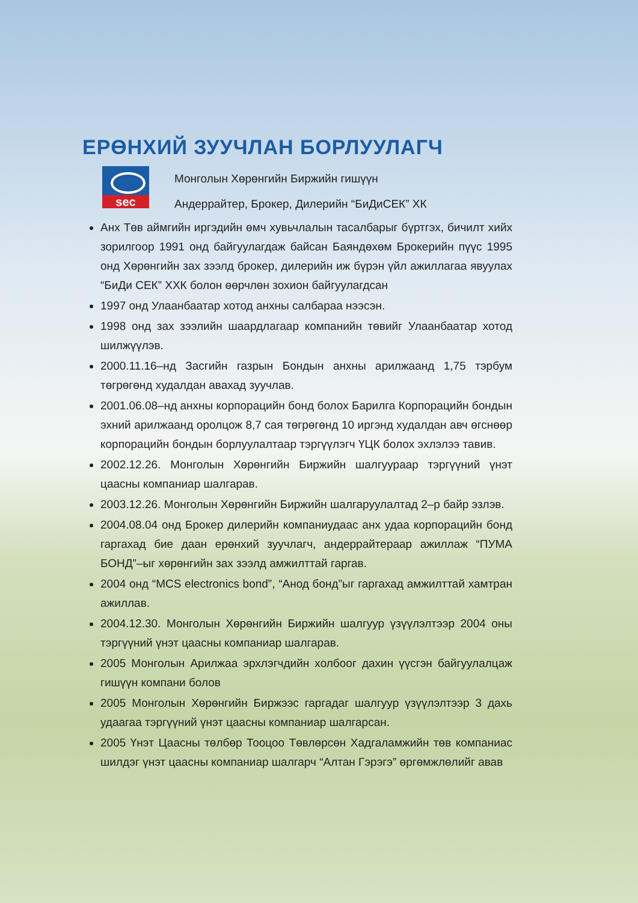ЕРӨНХИЙ ЗУУЧЛАН БОРЛУУЛАГЧ
sec
Монголын Хөрөнгийн Биржийн гишүүн
Андеррайтер, Брокер, Дилерийн “БиДиСЕК” ХК
Анх Төв аймгийн иргэдийн өмч хувьчлалын тасалбарыг бүртгэх, бичилт хийх зорилгоор 1991 онд байгуулагдаж байсан Баяндөхөм Брокерийн пүүс 1995 онд Хөрөнгийн зах зээлд брокер, дилерийн иж бүрэн үйл ажиллагаа явуулах “БиДи СЕК” ХХК болон өөрчлөн зохион байгуулагдсан
1997 онд Улаанбаатар хотод анхны салбараа нээсэн.
1998 онд зах зээлийн шаардлагаар компанийн төвийг Улаанбаатар хотод шилжүүлэв.
2000.11.16–нд Засгийн газрын Бондын анхны арилжаанд 1,75 тэрбум төгрөгөнд худалдан авахад зуучлав.
2001.06.08–нд анхны корпорацийн бонд болох Барилга Корпорацийн бондын эхний арилжаанд оролцож 8,7 сая төгрөгөнд 10 иргэнд худалдан авч өгснөөр корпорацийн бондын борлуулалтаар тэргүүлэгч ҮЦК болох эхлэлээ тавив.
2002.12.26. Монголын Хөрөнгийн Биржийн шалгуураар тэргүүний үнэт цаасны компаниар шалгарав.
2003.12.26. Монголын Хөрөнгийн Биржийн шалгаруулалтад 2–р байр эзлэв.
2004.08.04 онд Брокер дилерийн компаниудаас анх удаа корпорацийн бонд гаргахад бие даан ерөнхий зуучлагч, андеррайтераар ажиллаж “ПУМА БОНД”–ыг хөрөнгийн зах зээлд амжилттай гаргав.
2004 онд “MCS electronics bond”, “Анод бонд”ыг гаргахад амжилттай хамтран ажиллав.
2004.12.30. Монголын Хөрөнгийн Биржийн шалгуур үзүүлэлтээр 2004 оны тэргүүний үнэт цаасны компаниар шалгарав.
2005 Монголын Арилжаа эрхлэгчдийн холбоог дахин үүсгэн байгуулалцаж гишүүн компани болов
2005 Монголын Хөрөнгийн Биржээс гаргадаг шалгуур үзүүлэлтээр 3 дахь удаагаа тэргүүний үнэт цаасны компаниар шалгарсан.
2005 Үнэт Цаасны төлбөр Тооцоо Төвлөрсөн Хадгаламжийн төв компаниас шилдэг үнэт цаасны компаниар шалгарч “Алтан Гэрэгэ” өргөмжлөлийг авав